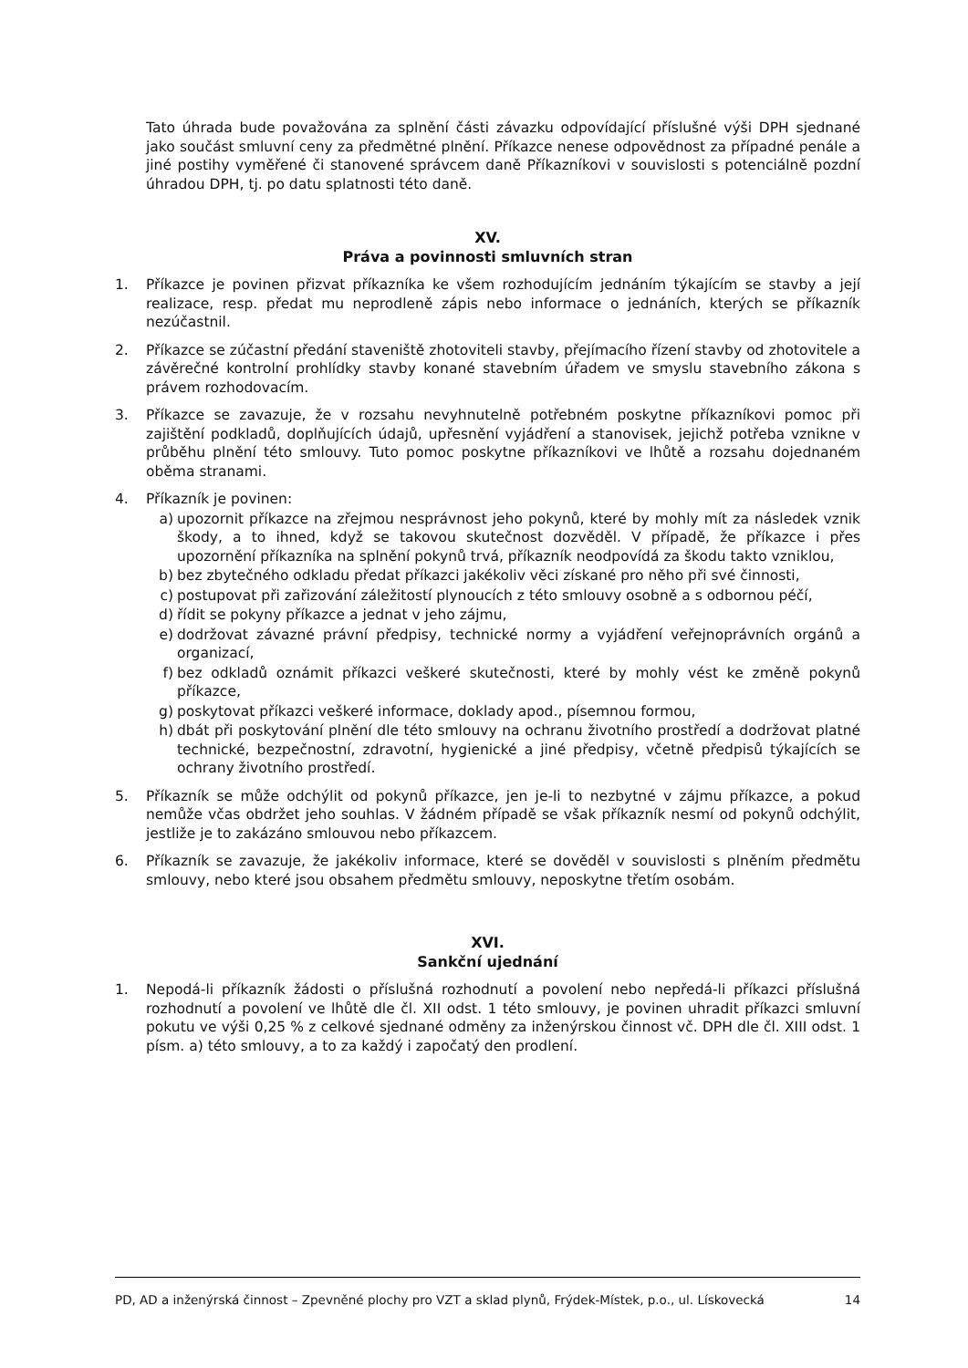Tato úhrada bude považována za splnění části závazku odpovídající příslušné výši DPH sjednané jako součást smluvní ceny za předmětné plnění. Příkazce nenese odpovědnost za případné penále a jiné postihy vyměřené či stanovené správcem daně Příkazníkovi v souvislosti s potenciálně pozdní úhradou DPH, tj. po datu splatnosti této daně.
XV.
Práva a povinnosti smluvních stran
1. Příkazce je povinen přizvat příkazníka ke všem rozhodujícím jednáním týkajícím se stavby a její realizace, resp. předat mu neprodleně zápis nebo informace o jednáních, kterých se příkazník nezúčastnil.
2. Příkazce se zúčastní předání staveniště zhotoviteli stavby, přejímacího řízení stavby od zhotovitele a závěrečné kontrolní prohlídky stavby konané stavebním úřadem ve smyslu stavebního zákona s právem rozhodovacím.
3. Příkazce se zavazuje, že v rozsahu nevyhnutelně potřebném poskytne příkazníkovi pomoc při zajištění podkladů, doplňujících údajů, upřesnění vyjádření a stanovisek, jejichž potřeba vznikne v průběhu plnění této smlouvy. Tuto pomoc poskytne příkazníkovi ve lhůtě a rozsahu dojednaném oběma stranami.
4. Příkazník je povinen:
a) upozornit příkazce na zřejmou nesprávnost jeho pokynů, které by mohly mít za následek vznik škody, a to ihned, když se takovou skutečnost dozvěděl. V případě, že příkazce i přes upozornění příkazníka na splnění pokynů trvá, příkazník neodpovídá za škodu takto vzniklou,
b) bez zbytečného odkladu předat příkazci jakékoliv věci získané pro něho při své činnosti,
c) postupovat při zařizování záležitostí plynoucích z této smlouvy osobně a s odbornou péčí,
d) řídit se pokyny příkazce a jednat v jeho zájmu,
e) dodržovat závazné právní předpisy, technické normy a vyjádření veřejnoprávních orgánů a organizací,
f) bez odkladů oznámit příkazci veškeré skutečnosti, které by mohly vést ke změně pokynů příkazce,
g) poskytovat příkazci veškeré informace, doklady apod., písemnou formou,
h) dbát při poskytování plnění dle této smlouvy na ochranu životního prostředí a dodržovat platné technické, bezpečnostní, zdravotní, hygienické a jiné předpisy, včetně předpisů týkajících se ochrany životního prostředí.
5. Příkazník se může odchýlit od pokynů příkazce, jen je-li to nezbytné v zájmu příkazce, a pokud nemůže včas obdržet jeho souhlas. V žádném případě se však příkazník nesmí od pokynů odchýlit, jestliže je to zakázáno smlouvou nebo příkazcem.
6. Příkazník se zavazuje, že jakékoliv informace, které se dověděl v souvislosti s plněním předmětu smlouvy, nebo které jsou obsahem předmětu smlouvy, neposkytne třetím osobám.
XVI.
Sankční ujednání
1. Nepodá-li příkazník žádosti o příslušná rozhodnutí a povolení nebo nepředá-li příkazci příslušná rozhodnutí a povolení ve lhůtě dle čl. XII odst. 1 této smlouvy, je povinen uhradit příkazci smluvní pokutu ve výši 0,25 % z celkové sjednané odměny za inženýrskou činnost vč. DPH dle čl. XIII odst. 1 písm. a) této smlouvy, a to za každý i započatý den prodlení.
PD, AD a inženýrská činnost – Zpevněné plochy pro VZT a sklad plynů, Frýdek-Místek, p.o., ul. Lískovecká 14